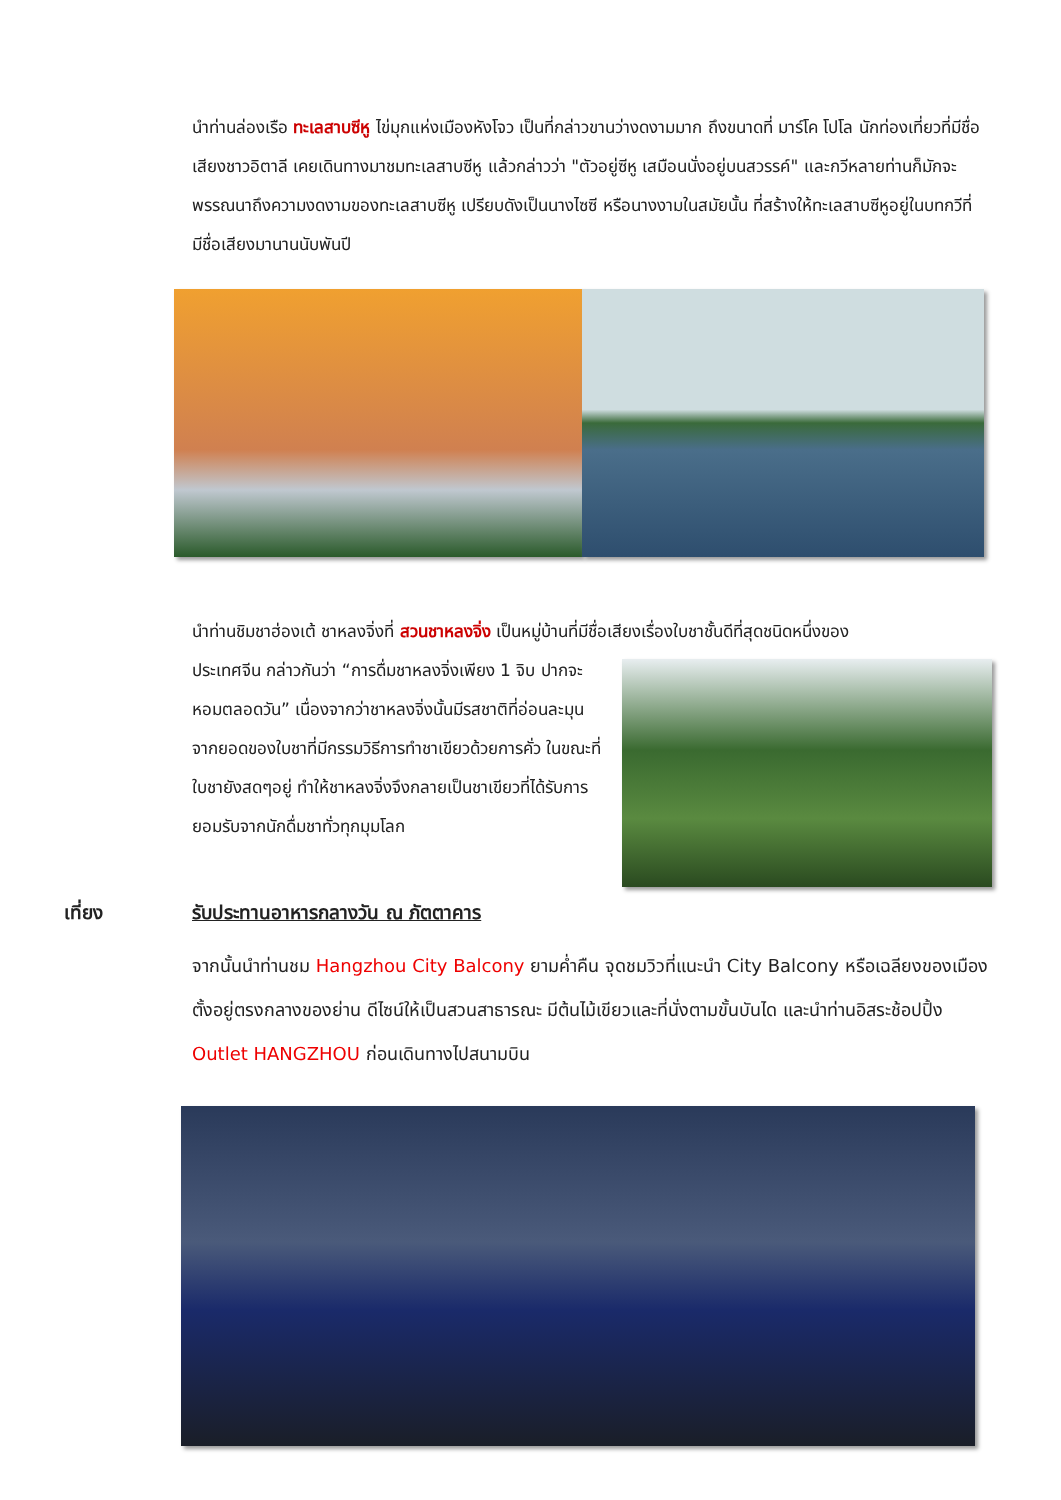นำท่านล่องเรือ ทะเลสาบซีหู ไข่มุกแห่งเมืองหังโจว เป็นที่กล่าวขานว่างดงามมาก ถึงขนาดที่ มาร์โค โปโล นักท่องเที่ยวที่มีชื่อเสียงชาวอิตาลี เคยเดินทางมาชมทะเลสาบซีหู แล้วกล่าวว่า "ตัวอยู่ซีหู เสมือนนั่งอยู่บนสวรรค์" และกวีหลายท่านก็มักจะพรรณนาถึงความงดงามของทะเลสาบซีหู เปรียบดังเป็นนางไซซี หรือนางงามในสมัยนั้น ที่สร้างให้ทะเลสาบซีหูอยู่ในบทกวีที่มีชื่อเสียงมานานนับพันปี
นำท่านชิมชาฮ่องเต้ ชาหลงจิ่งที่ สวนชาหลงจิ่ง เป็นหมู่บ้านที่มีชื่อเสียงเรื่องใบชาชั้นดีที่สุดชนิดหนึ่งของ
ประเทศจีน กล่าวกันว่า “การดื่มชาหลงจิ่งเพียง 1 จิบ ปากจะหอมตลอดวัน” เนื่องจากว่าชาหลงจิ่งนั้นมีรสชาติที่อ่อนละมุน จากยอดของใบชาที่มีกรรมวิธีการทำชาเขียวด้วยการคั่ว ในขณะที่ใบชายังสดๆอยู่ ทำให้ชาหลงจิ่งจึงกลายเป็นชาเขียวที่ได้รับการยอมรับจากนักดื่มชาทั่วทุกมุมโลก
เที่ยง รับประทานอาหารกลางวัน ณ ภัตตาคาร
จากนั้นนำท่านชม Hangzhou City Balcony ยามค่ำคืน จุดชมวิวที่แนะนำ City Balcony หรือเฉลียงของเมือง ตั้งอยู่ตรงกลางของย่าน ดีไซน์ให้เป็นสวนสาธารณะ มีต้นไม้เขียวและที่นั่งตามขั้นบันได และนำท่านอิสระช้อปปิ้ง Outlet HANGZHOU ก่อนเดินทางไปสนามบิน